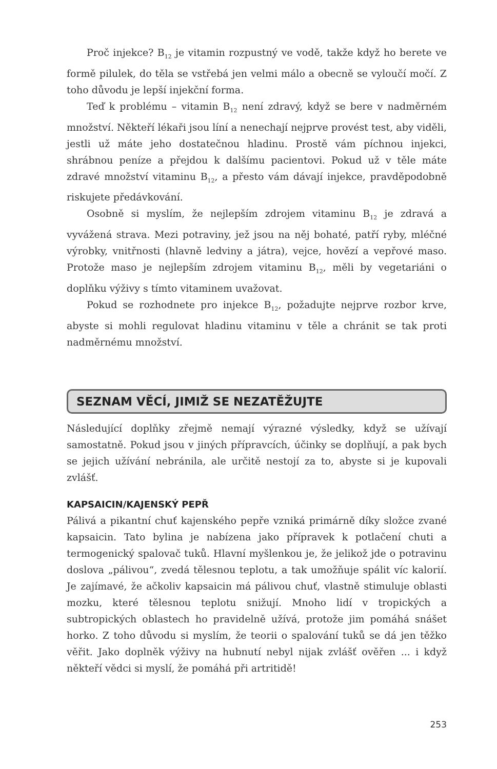Proč injekce? B<sub>12</sub> je vitamin rozpustný ve vodě, takže když ho berete ve formě pilulek, do těla se vstřebá jen velmi málo a obecně se vyloučí močí. Z toho důvodu je lepší injekční forma.
Teď k problému – vitamin B<sub>12</sub> není zdravý, když se bere v nadměrném množství. Někteří lékaři jsou líní a nenechají nejprve provést test, aby viděli, jestli už máte jeho dostatečnou hladinu. Prostě vám píchnou injekci, shrábnou peníze a přejdou k dalšímu pacientovi. Pokud už v těle máte zdravé množství vitaminu B<sub>12</sub>, a přesto vám dávají injekce, pravděpodobně riskujete předávkování.
Osobně si myslím, že nejlepším zdrojem vitaminu B<sub>12</sub> je zdravá a vyvážená strava. Mezi potraviny, jež jsou na něj bohaté, patří ryby, mléčné výrobky, vnitřnosti (hlavně ledviny a játra), vejce, hovězí a vepřové maso. Protože maso je nejlepším zdrojem vitaminu B<sub>12</sub>, měli by vegetariáni o doplňku výživy s tímto vitaminem uvažovat.
Pokud se rozhodnete pro injekce B<sub>12</sub>, požadujte nejprve rozbor krve, abyste si mohli regulovat hladinu vitaminu v těle a chránit se tak proti nadměrnému množství.
SEZNAM VĚCÍ, JIMIŽ SE NEZATĚŽUJTE
Následující doplňky zřejmě nemají výrazné výsledky, když se užívají samostatně. Pokud jsou v jiných přípravcích, účinky se doplňují, a pak bych se jejich užívání nebránila, ale určitě nestojí za to, abyste si je kupovali zvlášť.
KAPSAICIN/KAJENSKÝ PEPŘ
Pálivá a pikantní chuť kajenského pepře vzniká primárně díky složce zvané kapsaicin. Tato bylina je nabízena jako přípravek k potlačení chuti a termogenický spalovač tuků. Hlavní myšlenkou je, že jelikož jde o potravinu doslova „pálivou“, zvedá tělesnou teplotu, a tak umožňuje spálit víc kalorií. Je zajímavé, že ačkoliv kapsaicin má pálivou chuť, vlastně stimuluje oblasti mozku, které tělesnou teplotu snižují. Mnoho lidí v tropických a subtropických oblastech ho pravidelně užívá, protože jim pomáhá snášet horko. Z toho důvodu si myslím, že teorii o spalování tuků se dá jen těžko věřit. Jako doplněk výživy na hubnutí nebyl nijak zvlášť ověřen ... i když někteří vědci si myslí, že pomáhá při artritidě!
253